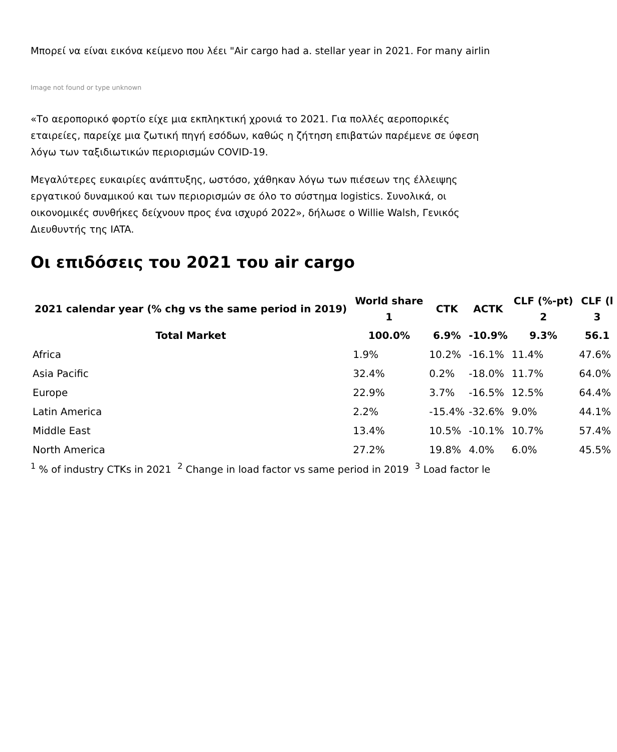Μπορεί να είναι εικόνα κείμενο που λέει "Air cargo had a. stellar year in 2021. For many airlin
Image not found or type unknown
«Το αεροπορικό φορτίο είχε μια εκπληκτική χρονιά το 2021. Για πολλές αεροπορικές εταιρείες, παρείχε μια ζωτική πηγή εσόδων, καθώς η ζήτηση επιβατών παρέμενε σε ύφεση λόγω των ταξιδιωτικών περιορισμών COVID-19.
Μεγαλύτερες ευκαιρίες ανάπτυξης, ωστόσο, χάθηκαν λόγω των πιέσεων της έλλειψης εργατικού δυναμικού και των περιορισμών σε όλο το σύστημα logistics. Συνολικά, οι οικονομικές συνθήκες δείχνουν προς ένα ισχυρό 2022», δήλωσε ο Willie Walsh, Γενικός Διευθυντής της IATA.
Οι επιδόσεις του 2021 του air cargo
| 2021 calendar year (% chg vs the same period in 2019) | World share 1 | CTK | ACTK | CLF (%-pt) 2 | CLF (l 3 |
| --- | --- | --- | --- | --- | --- |
| Total Market | 100.0% | 6.9% | -10.9% | 9.3% | 56.1 |
| Africa | 1.9% | 10.2% | -16.1% | 11.4% | 47.6% |
| Asia Pacific | 32.4% | 0.2% | -18.0% | 11.7% | 64.0% |
| Europe | 22.9% | 3.7% | -16.5% | 12.5% | 64.4% |
| Latin America | 2.2% | -15.4% | -32.6% | 9.0% | 44.1% |
| Middle East | 13.4% | 10.5% | -10.1% | 10.7% | 57.4% |
| North America | 27.2% | 19.8% | 4.0% | 6.0% | 45.5% |
<sup>1</sup> % of industry CTKs in 2021 <sup>2</sup> Change in load factor vs same period in 2019 <sup>3</sup> Load factor le